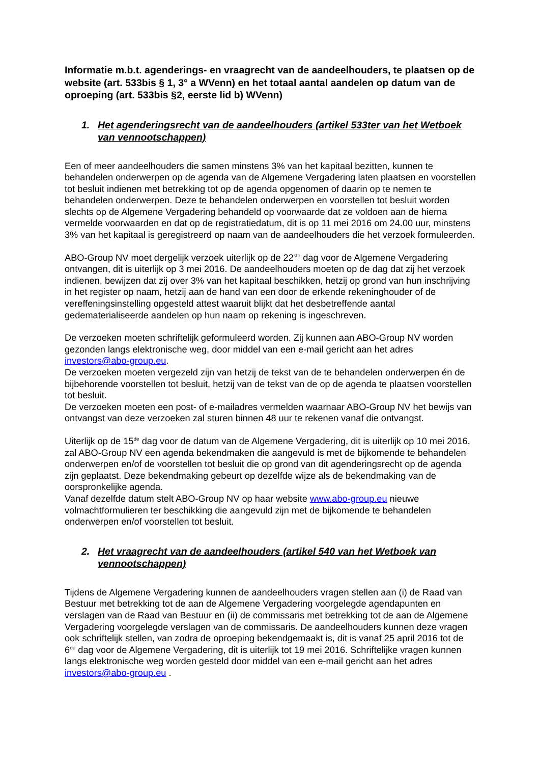Informatie m.b.t. agenderings- en vraagrecht van de aandeelhouders, te plaatsen op de website (art. 533bis § 1, 3° a WVenn) en het totaal aantal aandelen op datum van de oproeping (art. 533bis §2, eerste lid b) WVenn)
1. Het agenderingsrecht van de aandeelhouders (artikel 533ter van het Wetboek van vennootschappen)
Een of meer aandeelhouders die samen minstens 3% van het kapitaal bezitten, kunnen te behandelen onderwerpen op de agenda van de Algemene Vergadering laten plaatsen en voorstellen tot besluit indienen met betrekking tot op de agenda opgenomen of daarin op te nemen te behandelen onderwerpen. Deze te behandelen onderwerpen en voorstellen tot besluit worden slechts op de Algemene Vergadering behandeld op voorwaarde dat ze voldoen aan de hierna vermelde voorwaarden en dat op de registratiedatum, dit is op 11 mei 2016 om 24.00 uur, minstens 3% van het kapitaal is geregistreerd op naam van de aandeelhouders die het verzoek formuleerden.
ABO-Group NV moet dergelijk verzoek uiterlijk op de 22<sup>ste</sup> dag voor de Algemene Vergadering ontvangen, dit is uiterlijk op 3 mei 2016. De aandeelhouders moeten op de dag dat zij het verzoek indienen, bewijzen dat zij over 3% van het kapitaal beschikken, hetzij op grond van hun inschrijving in het register op naam, hetzij aan de hand van een door de erkende rekeninghouder of de vereffeningsinstelling opgesteld attest waaruit blijkt dat het desbetreffende aantal gedematerialiseerde aandelen op hun naam op rekening is ingeschreven.
De verzoeken moeten schriftelijk geformuleerd worden. Zij kunnen aan ABO-Group NV worden gezonden langs elektronische weg, door middel van een e-mail gericht aan het adres investors@abo-group.eu.
De verzoeken moeten vergezeld zijn van hetzij de tekst van de te behandelen onderwerpen én de bijbehorende voorstellen tot besluit, hetzij van de tekst van de op de agenda te plaatsen voorstellen tot besluit.
De verzoeken moeten een post- of e-mailadres vermelden waarnaar ABO-Group NV het bewijs van ontvangst van deze verzoeken zal sturen binnen 48 uur te rekenen vanaf die ontvangst.
Uiterlijk op de 15<sup>de</sup> dag voor de datum van de Algemene Vergadering, dit is uiterlijk op 10 mei 2016, zal ABO-Group NV een agenda bekendmaken die aangevuld is met de bijkomende te behandelen onderwerpen en/of de voorstellen tot besluit die op grond van dit agenderingsrecht op de agenda zijn geplaatst. Deze bekendmaking gebeurt op dezelfde wijze als de bekendmaking van de oorspronkelijke agenda.
Vanaf dezelfde datum stelt ABO-Group NV op haar website www.abo-group.eu nieuwe volmachtformulieren ter beschikking die aangevuld zijn met de bijkomende te behandelen onderwerpen en/of voorstellen tot besluit.
2. Het vraagrecht van de aandeelhouders (artikel 540 van het Wetboek van vennootschappen)
Tijdens de Algemene Vergadering kunnen de aandeelhouders vragen stellen aan (i) de Raad van Bestuur met betrekking tot de aan de Algemene Vergadering voorgelegde agendapunten en verslagen van de Raad van Bestuur en (ii) de commissaris met betrekking tot de aan de Algemene Vergadering voorgelegde verslagen van de commissaris. De aandeelhouders kunnen deze vragen ook schriftelijk stellen, van zodra de oproeping bekendgemaakt is, dit is vanaf 25 april 2016 tot de 6<sup>de</sup> dag voor de Algemene Vergadering, dit is uiterlijk tot 19 mei 2016. Schriftelijke vragen kunnen langs elektronische weg worden gesteld door middel van een e-mail gericht aan het adres investors@abo-group.eu .